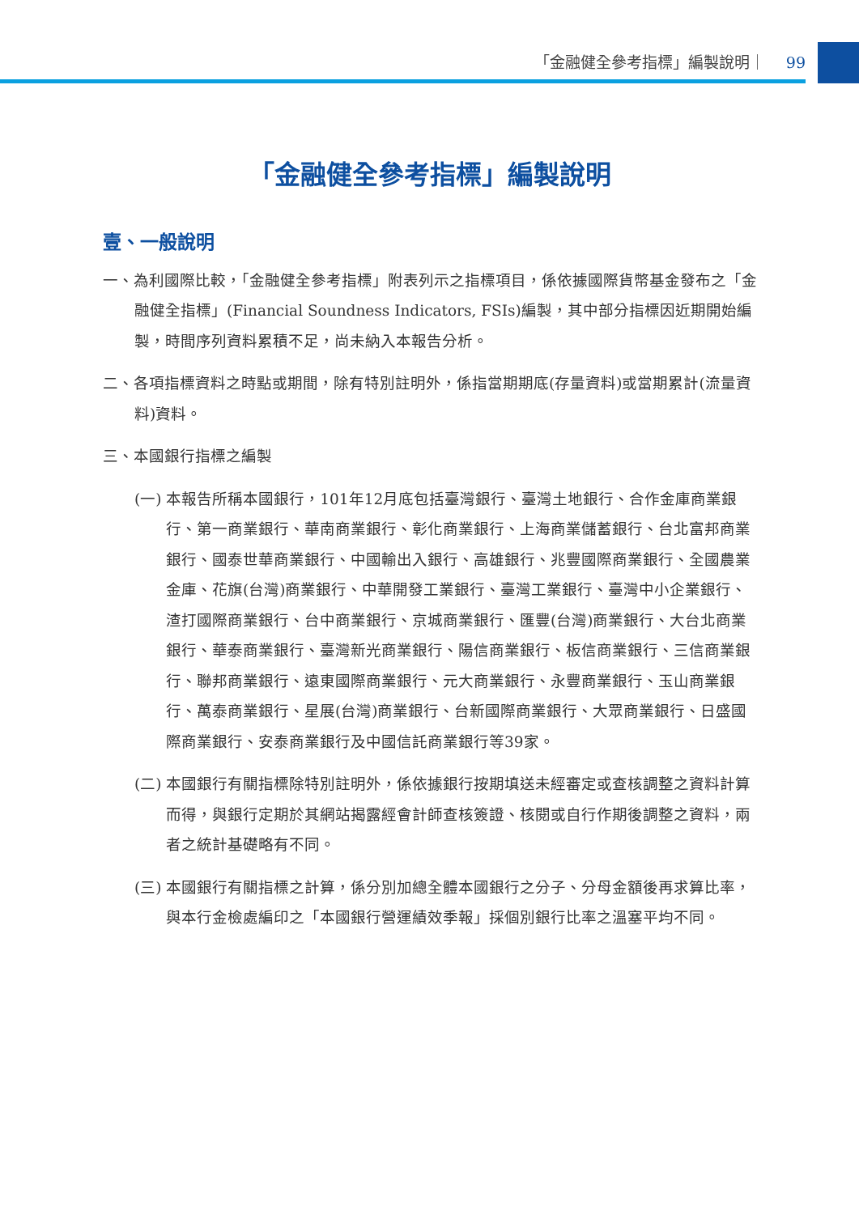「金融健全參考指標」編製說明｜ 99
「金融健全參考指標」編製說明
壹、一般說明
一、為利國際比較，「金融健全參考指標」附表列示之指標項目，係依據國際貨幣基金發布之「金融健全指標」(Financial Soundness Indicators, FSIs)編製，其中部分指標因近期開始編製，時間序列資料累積不足，尚未納入本報告分析。
二、各項指標資料之時點或期間，除有特別註明外，係指當期期底(存量資料)或當期累計(流量資料)資料。
三、本國銀行指標之編製
(一) 本報告所稱本國銀行，101年12月底包括臺灣銀行、臺灣土地銀行、合作金庫商業銀行、第一商業銀行、華南商業銀行、彰化商業銀行、上海商業儲蓄銀行、台北富邦商業銀行、國泰世華商業銀行、中國輸出入銀行、高雄銀行、兆豐國際商業銀行、全國農業金庫、花旗(台灣)商業銀行、中華開發工業銀行、臺灣工業銀行、臺灣中小企業銀行、渣打國際商業銀行、台中商業銀行、京城商業銀行、匯豐(台灣)商業銀行、大台北商業銀行、華泰商業銀行、臺灣新光商業銀行、陽信商業銀行、板信商業銀行、三信商業銀行、聯邦商業銀行、遠東國際商業銀行、元大商業銀行、永豐商業銀行、玉山商業銀行、萬泰商業銀行、星展(台灣)商業銀行、台新國際商業銀行、大眾商業銀行、日盛國際商業銀行、安泰商業銀行及中國信託商業銀行等39家。
(二) 本國銀行有關指標除特別註明外，係依據銀行按期填送未經審定或查核調整之資料計算而得，與銀行定期於其網站揭露經會計師查核簽證、核閱或自行作期後調整之資料，兩者之統計基礎略有不同。
(三) 本國銀行有關指標之計算，係分別加總全體本國銀行之分子、分母金額後再求算比率，與本行金檢處編印之「本國銀行營運績效季報」採個別銀行比率之溫塞平均不同。